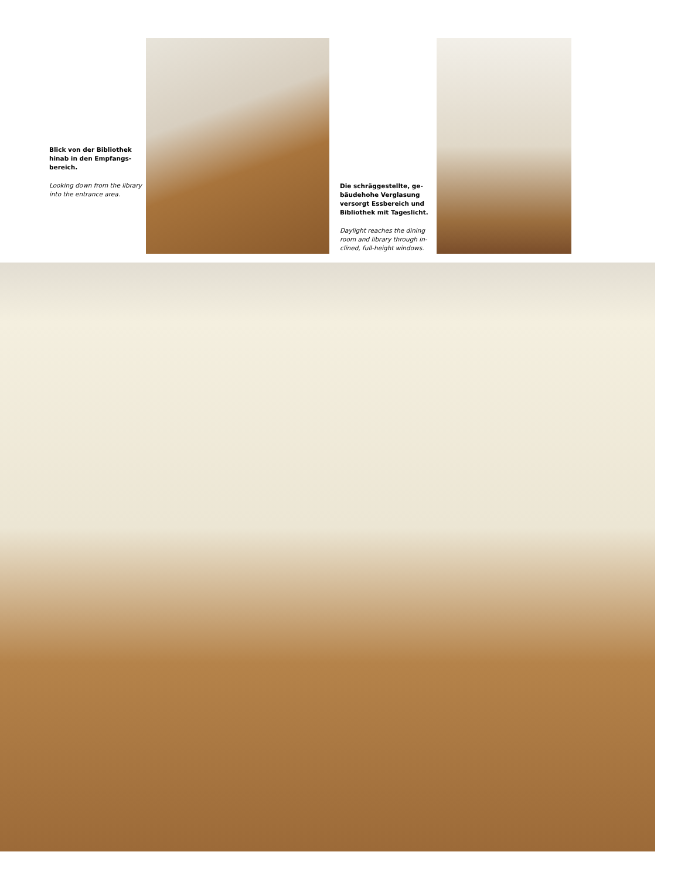Blick von der Bibliothek hinab in den Empfangs­bereich.
Looking down from the library into the entrance area.
Die schräggestellte, ge­bäudehohe Verglasung versorgt Essbereich und Bibliothek mit Tageslicht.
Daylight reaches the dining room and library through in­clined, full-height windows.